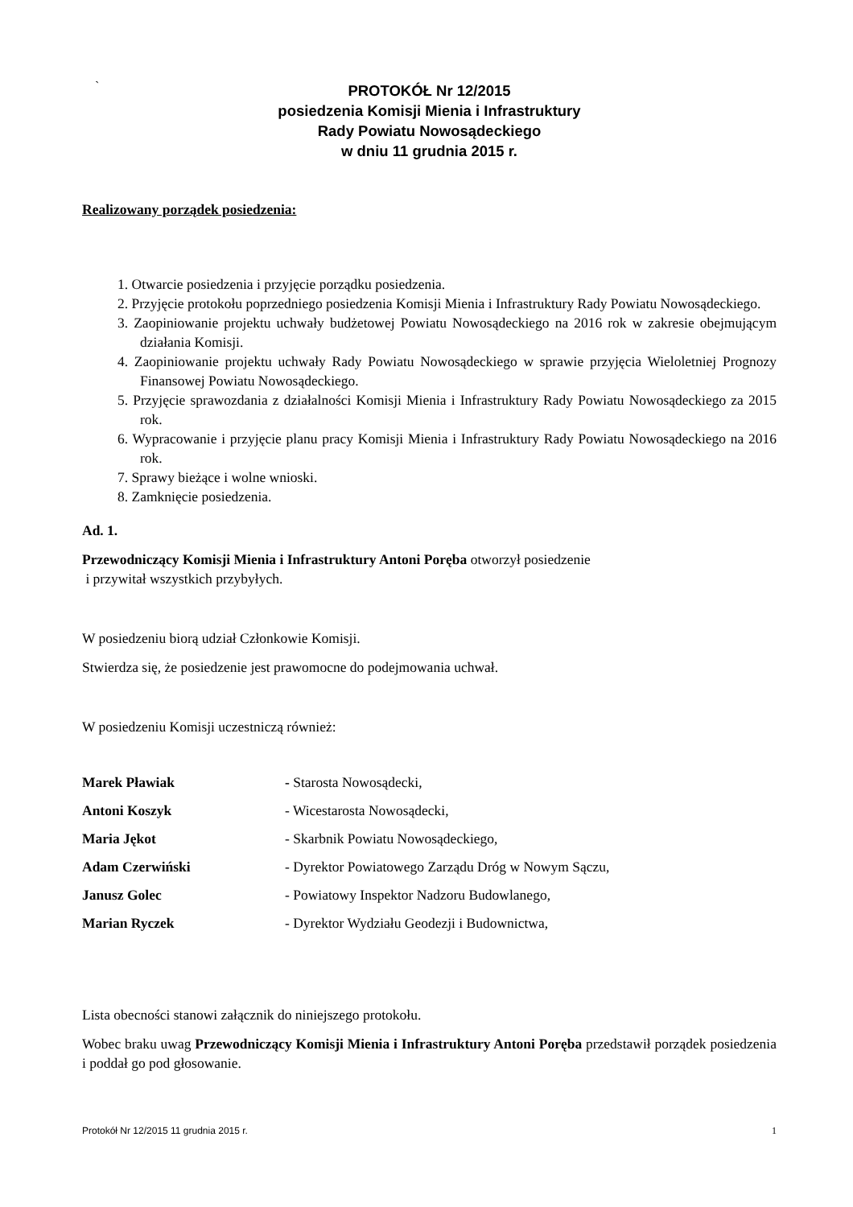`
PROTOKÓŁ Nr 12/2015
posiedzenia Komisji Mienia i Infrastruktury
Rady Powiatu Nowosądeckiego
w dniu 11 grudnia 2015 r.
Realizowany porządek posiedzenia:
1. Otwarcie posiedzenia i przyjęcie porządku posiedzenia.
2. Przyjęcie protokołu poprzedniego posiedzenia Komisji Mienia i Infrastruktury Rady Powiatu Nowosądeckiego.
3. Zaopiniowanie projektu uchwały budżetowej Powiatu Nowosądeckiego na 2016 rok w zakresie obejmującym działania Komisji.
4. Zaopiniowanie projektu uchwały Rady Powiatu Nowosądeckiego w sprawie przyjęcia Wieloletniej Prognozy Finansowej Powiatu Nowosądeckiego.
5. Przyjęcie sprawozdania z działalności Komisji Mienia i Infrastruktury Rady Powiatu Nowosądeckiego za 2015 rok.
6. Wypracowanie i przyjęcie planu pracy Komisji Mienia i Infrastruktury Rady Powiatu Nowosądeckiego na 2016 rok.
7. Sprawy bieżące i wolne wnioski.
8. Zamknięcie posiedzenia.
Ad. 1.
Przewodniczący Komisji Mienia i Infrastruktury Antoni Poręba otworzył posiedzenie
i przywitał wszystkich przybyłych.
W posiedzeniu biorą udział Członkowie Komisji.
Stwierdza się, że posiedzenie jest prawomocne do podejmowania uchwał.
W posiedzeniu Komisji uczestniczą również:
Marek Pławiak - Starosta Nowosądecki,
Antoni Koszyk - Wicestarosta Nowosądecki,
Maria Jękot - Skarbnik Powiatu Nowosądeckiego,
Adam Czerwiński - Dyrektor Powiatowego Zarządu Dróg w Nowym Sączu,
Janusz Golec - Powiatowy Inspektor Nadzoru Budowlanego,
Marian Ryczek - Dyrektor Wydziału Geodezji i Budownictwa,
Lista obecności stanowi załącznik do niniejszego protokołu.
Wobec braku uwag Przewodniczący Komisji Mienia i Infrastruktury Antoni Poręba przedstawił porządek posiedzenia i poddał go pod głosowanie.
Protokół Nr 12/2015 11 grudnia 2015 r. 1